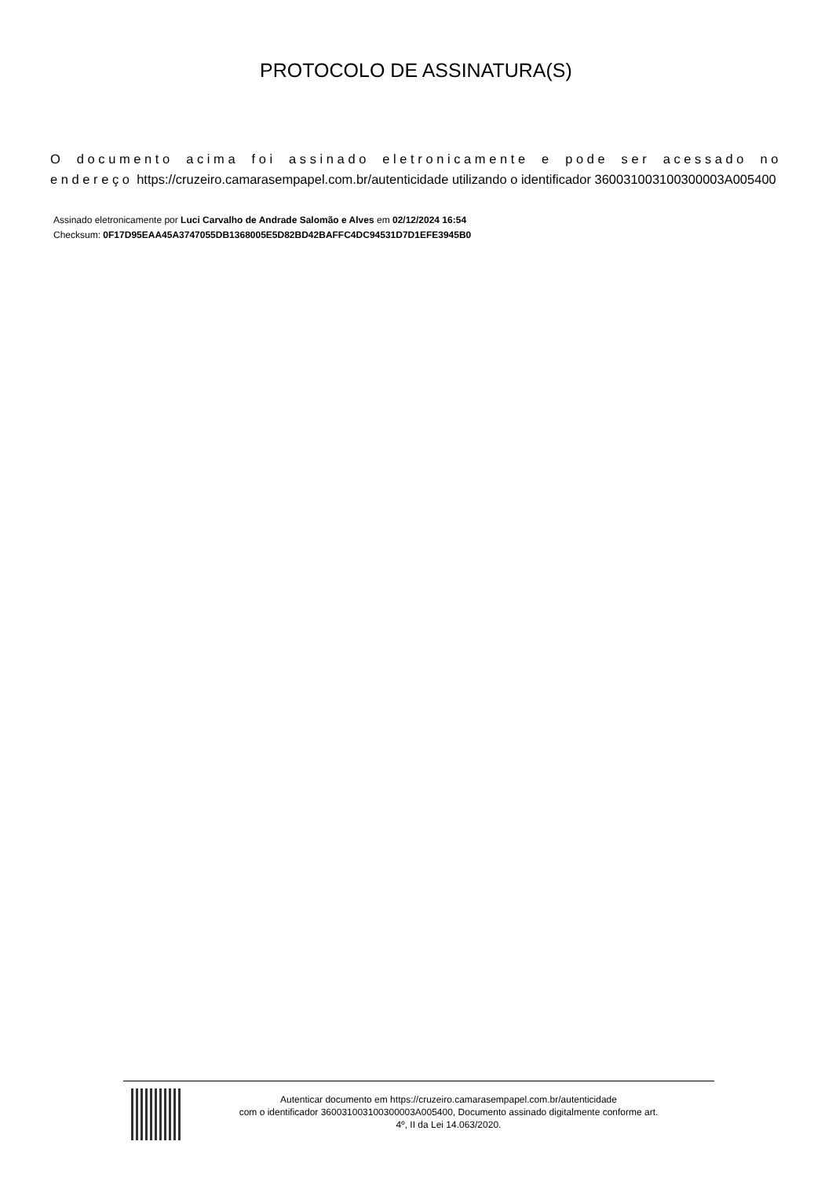PROTOCOLO DE ASSINATURA(S)
O documento acima foi assinado eletronicamente e pode ser acessado no endereço https://cruzeiro.camarasempapel.com.br/autenticidade utilizando o identificador 360031003100300003A005400
Assinado eletronicamente por Luci Carvalho de Andrade Salomão e Alves em 02/12/2024 16:54
Checksum: 0F17D95EAA45A3747055DB1368005E5D82BD42BAFFC4DC94531D7D1EFE3945B0
Autenticar documento em https://cruzeiro.camarasempapel.com.br/autenticidade
com o identificador 360031003100300003A005400, Documento assinado digitalmente conforme art.
4º, II da Lei 14.063/2020.